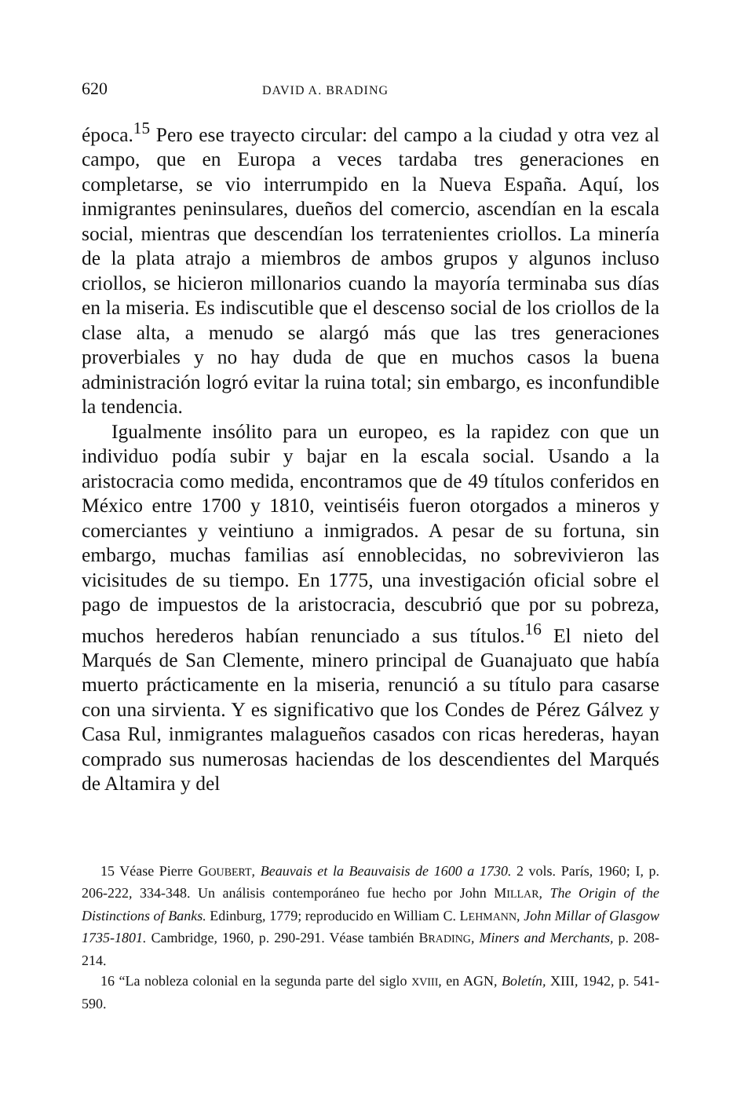620 DAVID A. BRADING
época.<sup>15</sup> Pero ese trayecto circular: del campo a la ciudad y otra vez al campo, que en Europa a veces tardaba tres generaciones en completarse, se vio interrumpido en la Nueva España. Aquí, los inmigrantes peninsulares, dueños del comercio, ascendían en la escala social, mientras que descendían los terratenientes criollos. La minería de la plata atrajo a miembros de ambos grupos y algunos incluso criollos, se hicieron millonarios cuando la mayoría terminaba sus días en la miseria. Es indiscutible que el descenso social de los criollos de la clase alta, a menudo se alargó más que las tres generaciones proverbiales y no hay duda de que en muchos casos la buena administración logró evitar la ruina total; sin embargo, es inconfundible la tendencia.
Igualmente insólito para un europeo, es la rapidez con que un individuo podía subir y bajar en la escala social. Usando a la aristocracia como medida, encontramos que de 49 títulos conferidos en México entre 1700 y 1810, veintiséis fueron otorgados a mineros y comerciantes y veintiuno a inmigrados. A pesar de su fortuna, sin embargo, muchas familias así ennoblecidas, no sobrevivieron las vicisitudes de su tiempo. En 1775, una investigación oficial sobre el pago de impuestos de la aristocracia, descubrió que por su pobreza, muchos herederos habían renunciado a sus títulos.<sup>16</sup> El nieto del Marqués de San Clemente, minero principal de Guanajuato que había muerto prácticamente en la miseria, renunció a su título para casarse con una sirvienta. Y es significativo que los Condes de Pérez Gálvez y Casa Rul, inmigrantes malagueños casados con ricas herederas, hayan comprado sus numerosas haciendas de los descendientes del Marqués de Altamira y del
15 Véase Pierre GOUBERT, Beauvais et la Beauvaisis de 1600 a 1730. 2 vols. París, 1960; I, p. 206-222, 334-348. Un análisis contemporáneo fue hecho por John MILLAR, The Origin of the Distinctions of Banks. Edinburg, 1779; reproducido en William C. LEHMANN, John Millar of Glasgow 1735-1801. Cambridge, 1960, p. 290-291. Véase también BRADING, Miners and Merchants, p. 208-214.
16 “La nobleza colonial en la segunda parte del siglo XVIII, en AGN, Boletín, XIII, 1942, p. 541-590.